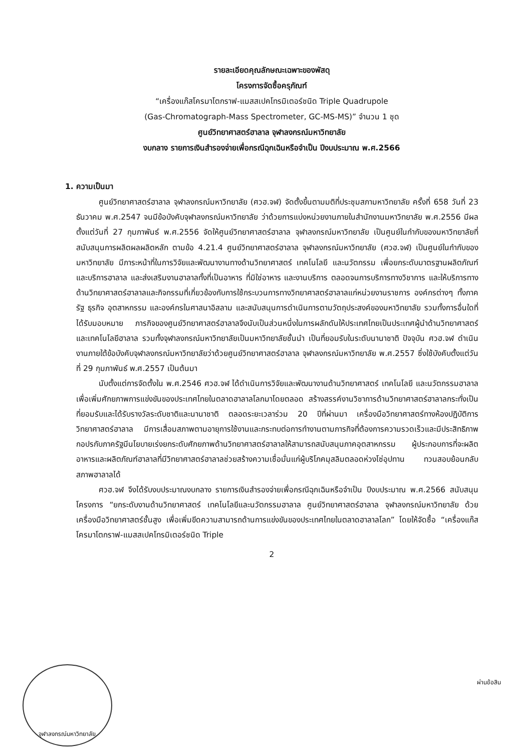รายละเอียดคุณลักษณะเฉพาะของพัสดุ
โครงการจัดซื้อครุภัณฑ์
“เครื่องแก๊สโครมาโตกราฟ-แมสสเปคโทรมิเตอร์ชนิด Triple Quadrupole
(Gas-Chromatograph-Mass Spectrometer, GC-MS-MS)” จำนวน 1 ชุด
ศูนย์วิทยาศาสตร์ฮาลาล จุฬาลงกรณ์มหาวิทยาลัย
งบกลาง รายการเงินสำรองจ่ายเพื่อกรณีฉุกเฉินหรือจำเป็น ปีงบประมาณ พ.ศ.2566
1. ความเป็นมา
ศูนย์วิทยาศาสตร์ฮาลาล จุฬาลงกรณ์มหาวิทยาลัย (ศวฮ.จฬ) จัดตั้งขึ้นตามมติที่ประชุมสภามหาวิทยาลัย ครั้งที่ 658 วันที่ 23 ธันวาคม พ.ศ.2547 จนมีข้อบังคับจุฬาลงกรณ์มหาวิทยาลัย ว่าด้วยการแบ่งหน่วยงานภายในสำนักงานมหาวิทยาลัย พ.ศ.2556 มีผลตั้งแต่วันที่ 27 กุมภาพันธ์ พ.ศ.2556 จัดให้ศูนย์วิทยาศาสตร์ฮาลาล จุฬาลงกรณ์มหาวิทยาลัย เป็นศูนย์ในกำกับของมหาวิทยาลัยที่สนับสนุนการผลิตผลผลิตหลัก ตามข้อ 4.21.4 ศูนย์วิทยาศาสตร์ฮาลาล จุฬาลงกรณ์มหาวิทยาลัย (ศวฮ.จฬ) เป็นศูนย์ในกำกับของมหาวิทยาลัย มีภาระหน้าที่ในการวิจัยและพัฒนางานทางด้านวิทยาศาสตร์ เทคโนโลยี และนวัตกรรม เพื่อยกระดับมาตรฐานผลิตภัณฑ์และบริการฮาลาล และส่งเสริมงานฮาลาลทั้งที่เป็นอาหาร ที่มิใช่อาหาร และงานบริการ ตลอดจนการบริการทางวิชาการ และให้บริการทางด้านวิทยาศาสตร์ฮาลาลและกิจกรรมที่เกี่ยวข้องกับการใช้กระบวนการทางวิทยาศาสตร์ฮาลาลแก่หน่วยงานราชการ องค์กรต่างๆ ทั้งภาครัฐ ธุรกิจ อุตสาหกรรม และองค์กรในศาสนาอิสลาม และสนับสนุนการดำเนินการตามวัตถุประสงค์ของมหาวิทยาลัย รวมทั้งการอื่นใดที่ได้รับมอบหมาย ภารกิจของศูนย์วิทยาศาสตร์ฮาลาลจึงนับเป็นส่วนหนึ่งในการผลักดันให้ประเทศไทยเป็นประเทศผู้นำด้านวิทยาศาสตร์และเทคโนโลยีฮาลาล รวมทั้งจุฬาลงกรณ์มหาวิทยาลัยเป็นมหาวิทยาลัยชั้นนำ เป็นที่ยอมรับในระดับนานาชาติ ปัจจุบัน ศวฮ.จฬ ดำเนินงานภายใต้ข้อบังคับจุฬาลงกรณ์มหาวิทยาลัยว่าด้วยศูนย์วิทยาศาสตร์ฮาลาล จุฬาลงกรณ์มหาวิทยาลัย พ.ศ.2557 ซึ่งใช้บังคับตั้งแต่วันที่ 29 กุมภาพันธ์ พ.ศ.2557 เป็นต้นมา
นับตั้งแต่การจัดตั้งใน พ.ศ.2546 ศวฮ.จฬ ได้ดำเนินการวิจัยและพัฒนางานด้านวิทยาศาสตร์ เทคโนโลยี และนวัตกรรมฮาลาล เพื่อเพิ่มศักยภาพการแข่งขันของประเทศไทยในตลาดฮาลาลโลกมาโดยตลอด สร้างสรรค์งานวิชาการด้านวิทยาศาสตร์ฮาลาลกระทั่งเป็นที่ยอมรับและได้รับรางวัลระดับชาติและนานาชาติ ตลอดระยะเวลาร่วม 20 ปีที่ผ่านมา เครื่องมือวิทยาศาสตร์ทางห้องปฏิบัติการวิทยาศาสตร์ฮาลาล มีการเสื่อมสภาพตามอายุการใช้งานและกระทบต่อการทำงานตามภารกิจที่ต้องการความรวดเร็วและมีประสิทธิภาพ กอปรกับภาครัฐมีนโยบายเร่งยกระดับศักยภาพด้านวิทยาศาสตร์ฮาลาลให้สามารถสนับสนุนภาคอุตสาหกรรม ผู้ประกอบการที่จะผลิตอาหารและผลิตภัณฑ์ฮาลาลที่มีวิทยาศาสตร์ฮาลาลช่วยสร้างความเชื่อมั่นแก่ผู้บริโภคมุสลิมตลอดห่วงโซ่อุปทาน ทวนสอบย้อนกลับสภาพฮาลาลได้
ศวฮ.จฬ จึงได้รับงบประมาณงบกลาง รายการเงินสำรองจ่ายเพื่อกรณีฉุกเฉินหรือจำเป็น ปีงบประมาณ พ.ศ.2566 สนับสนุนโครงการ “ยกระดับงานด้านวิทยาศาสตร์ เทคโนโลยีและนวัตกรรมฮาลาล ศูนย์วิทยาศาสตร์ฮาลาล จุฬาลงกรณ์มหาวิทยาลัย ด้วยเครื่องมือวิทยาศาสตร์ชั้นสูง เพื่อเพิ่มขีดความสามารถด้านการแข่งขันของประเทศไทยในตลาดฮาลาลโลก” โดยให้จัดซื้อ “เครื่องแก๊สโครมาโตกราฟ-แมสสเปคโทรมิเตอร์ชนิด Triple
2
จุฬาลงกรณ์มหาวิทยาลัย
ผ่านข้อสิน